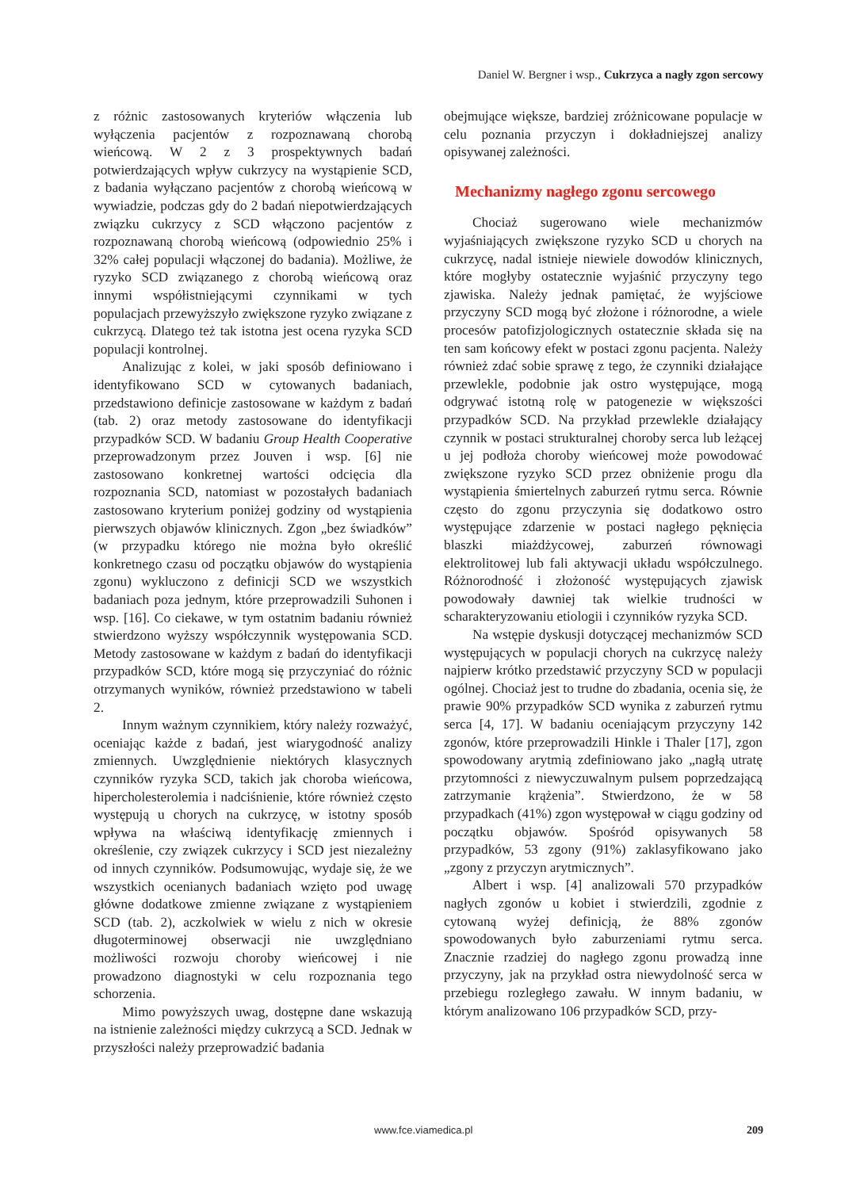Daniel W. Bergner i wsp., Cukrzyca a nagły zgon sercowy
z różnic zastosowanych kryteriów włączenia lub wyłączenia pacjentów z rozpoznawaną chorobą wieńcową. W 2 z 3 prospektywnych badań potwierdzających wpływ cukrzycy na wystąpienie SCD, z badania wyłączano pacjentów z chorobą wieńcową w wywiadzie, podczas gdy do 2 badań niepotwierdzających związku cukrzycy z SCD włączono pacjentów z rozpoznawaną chorobą wieńcową (odpowiednio 25% i 32% całej populacji włączonej do badania). Możliwe, że ryzyko SCD związanego z chorobą wieńcową oraz innymi współistniejącymi czynnikami w tych populacjach przewyższyło zwiększone ryzyko związane z cukrzycą. Dlatego też tak istotna jest ocena ryzyka SCD populacji kontrolnej.
Analizując z kolei, w jaki sposób definiowano i identyfikowano SCD w cytowanych badaniach, przedstawiono definicje zastosowane w każdym z badań (tab. 2) oraz metody zastosowane do identyfikacji przypadków SCD. W badaniu Group Health Cooperative przeprowadzonym przez Jouven i wsp. [6] nie zastosowano konkretnej wartości odcięcia dla rozpoznania SCD, natomiast w pozostałych badaniach zastosowano kryterium poniżej godziny od wystąpienia pierwszych objawów klinicznych. Zgon „bez świadków” (w przypadku którego nie można było określić konkretnego czasu od początku objawów do wystąpienia zgonu) wykluczono z definicji SCD we wszystkich badaniach poza jednym, które przeprowadzili Suhonen i wsp. [16]. Co ciekawe, w tym ostatnim badaniu również stwierdzono wyższy współczynnik występowania SCD. Metody zastosowane w każdym z badań do identyfikacji przypadków SCD, które mogą się przyczyniać do różnic otrzymanych wyników, również przedstawiono w tabeli 2.
Innym ważnym czynnikiem, który należy rozważyć, oceniając każde z badań, jest wiarygodność analizy zmiennych. Uwzględnienie niektórych klasycznych czynników ryzyka SCD, takich jak choroba wieńcowa, hipercholesterolemia i nadciśnienie, które również często występują u chorych na cukrzycę, w istotny sposób wpływa na właściwą identyfikację zmiennych i określenie, czy związek cukrzycy i SCD jest niezależny od innych czynników. Podsumowując, wydaje się, że we wszystkich ocenianych badaniach wzięto pod uwagę główne dodatkowe zmienne związane z wystąpieniem SCD (tab. 2), aczkolwiek w wielu z nich w okresie długoterminowej obserwacji nie uwzględniano możliwości rozwoju choroby wieńcowej i nie prowadzono diagnostyki w celu rozpoznania tego schorzenia.
Mimo powyższych uwag, dostępne dane wskazują na istnienie zależności między cukrzycą a SCD. Jednak w przyszłości należy przeprowadzić badania
obejmujące większe, bardziej zróżnicowane populacje w celu poznania przyczyn i dokładniejszej analizy opisywanej zależności.
Mechanizmy nagłego zgonu sercowego
Chociaż sugerowano wiele mechanizmów wyjaśniających zwiększone ryzyko SCD u chorych na cukrzycę, nadal istnieje niewiele dowodów klinicznych, które mogłyby ostatecznie wyjaśnić przyczyny tego zjawiska. Należy jednak pamiętać, że wyjściowe przyczyny SCD mogą być złożone i różnorodne, a wiele procesów patofizjologicznych ostatecznie składa się na ten sam końcowy efekt w postaci zgonu pacjenta. Należy również zdać sobie sprawę z tego, że czynniki działające przewlekle, podobnie jak ostro występujące, mogą odgrywać istotną rolę w patogenezie w większości przypadków SCD. Na przykład przewlekle działający czynnik w postaci strukturalnej choroby serca lub leżącej u jej podłoża choroby wieńcowej może powodować zwiększone ryzyko SCD przez obniżenie progu dla wystąpienia śmiertelnych zaburzeń rytmu serca. Równie często do zgonu przyczynia się dodatkowo ostro występujące zdarzenie w postaci nagłego pęknięcia blaszki miażdżycowej, zaburzeń równowagi elektrolitowej lub fali aktywacji układu współczulnego. Różnorodność i złożoność występujących zjawisk powodowały dawniej tak wielkie trudności w scharakteryzowaniu etiologii i czynników ryzyka SCD.
Na wstępie dyskusji dotyczącej mechanizmów SCD występujących w populacji chorych na cukrzycę należy najpierw krótko przedstawić przyczyny SCD w populacji ogólnej. Chociaż jest to trudne do zbadania, ocenia się, że prawie 90% przypadków SCD wynika z zaburzeń rytmu serca [4, 17]. W badaniu oceniającym przyczyny 142 zgonów, które przeprowadzili Hinkle i Thaler [17], zgon spowodowany arytmią zdefiniowano jako „nagłą utratę przytomności z niewyczuwalnym pulsem poprzedzającą zatrzymanie krążenia”. Stwierdzono, że w 58 przypadkach (41%) zgon występował w ciągu godziny od początku objawów. Spośród opisywanych 58 przypadków, 53 zgony (91%) zaklasyfikowano jako „zgony z przyczyn arytmicznych”.
Albert i wsp. [4] analizowali 570 przypadków nagłych zgonów u kobiet i stwierdzili, zgodnie z cytowaną wyżej definicją, że 88% zgonów spowodowanych było zaburzeniami rytmu serca. Znacznie rzadziej do nagłego zgonu prowadzą inne przyczyny, jak na przykład ostra niewydolność serca w przebiegu rozległego zawału. W innym badaniu, w którym analizowano 106 przypadków SCD, przy-
www.fce.viamedica.pl 209